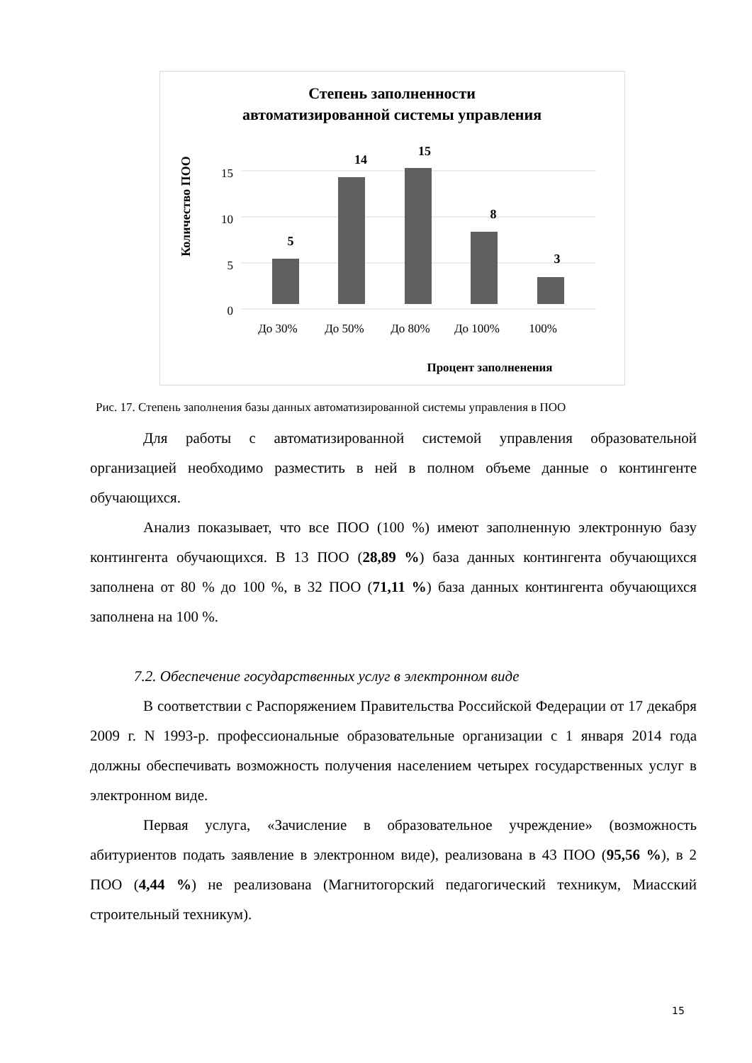Степень заполненности
автоматизированной системы управления
Количество ПОО
0
5
10
15
5
14
15
8
3
До 30%
До 50%
До 80%
До 100%
100%
Процент заполненения
Рис. 17. Степень заполнения базы данных автоматизированной системы управления в ПОО
Для работы с автоматизированной системой управления образовательной организацией необходимо разместить в ней в полном объеме данные о контингенте обучающихся.
Анализ показывает, что все ПОО (100 %) имеют заполненную электронную базу контингента обучающихся. В 13 ПОО (28,89 %) база данных контингента обучающихся заполнена от 80 % до 100 %, в 32 ПОО (71,11 %) база данных контингента обучающихся заполнена на 100 %.
7.2. Обеспечение государственных услуг в электронном виде
В соответствии с Распоряжением Правительства Российской Федерации от 17 декабря 2009 г. N 1993-р. профессиональные образовательные организации с 1 января 2014 года должны обеспечивать возможность получения населением четырех государственных услуг в электронном виде.
Первая услуга, «Зачисление в образовательное учреждение» (возможность абитуриентов подать заявление в электронном виде), реализована в 43 ПОО (95,56 %), в 2 ПОО (4,44 %) не реализована (Магнитогорский педагогический техникум, Миасский строительный техникум).
15